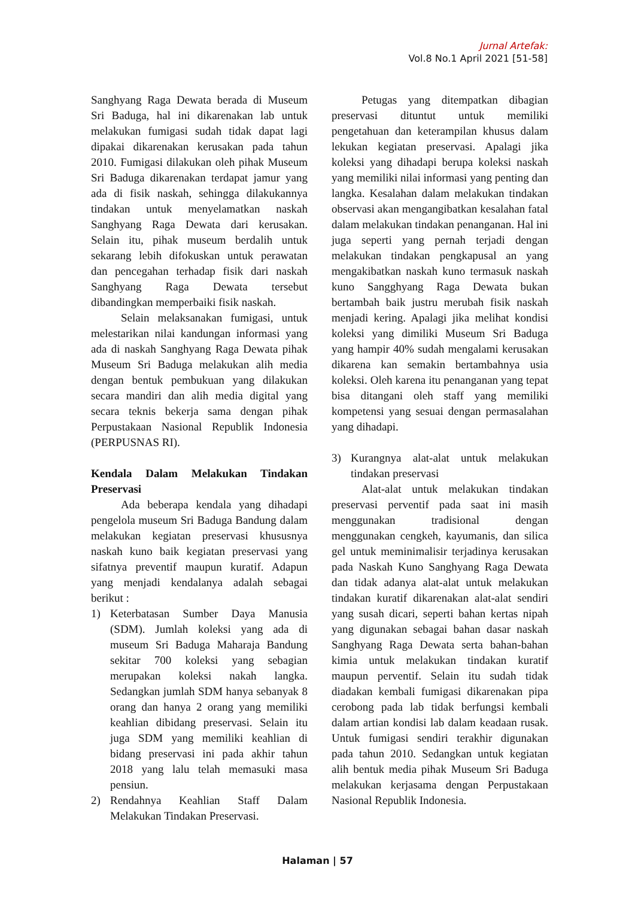Jurnal Artefak:
Vol.8 No.1 April 2021 [51-58]
Sanghyang Raga Dewata berada di Museum Sri Baduga, hal ini dikarenakan lab untuk melakukan fumigasi sudah tidak dapat lagi dipakai dikarenakan kerusakan pada tahun 2010. Fumigasi dilakukan oleh pihak Museum Sri Baduga dikarenakan terdapat jamur yang ada di fisik naskah, sehingga dilakukannya tindakan untuk menyelamatkan naskah Sanghyang Raga Dewata dari kerusakan. Selain itu, pihak museum berdalih untuk sekarang lebih difokuskan untuk perawatan dan pencegahan terhadap fisik dari naskah Sanghyang Raga Dewata tersebut dibandingkan memperbaiki fisik naskah.
Selain melaksanakan fumigasi, untuk melestarikan nilai kandungan informasi yang ada di naskah Sanghyang Raga Dewata pihak Museum Sri Baduga melakukan alih media dengan bentuk pembukuan yang dilakukan secara mandiri dan alih media digital yang secara teknis bekerja sama dengan pihak Perpustakaan Nasional Republik Indonesia (PERPUSNAS RI).
Kendala Dalam Melakukan Tindakan
Preservasi
Ada beberapa kendala yang dihadapi pengelola museum Sri Baduga Bandung dalam melakukan kegiatan preservasi khususnya naskah kuno baik kegiatan preservasi yang sifatnya preventif maupun kuratif. Adapun yang menjadi kendalanya adalah sebagai berikut :
1) Keterbatasan Sumber Daya Manusia (SDM). Jumlah koleksi yang ada di museum Sri Baduga Maharaja Bandung sekitar 700 koleksi yang sebagian merupakan koleksi nakah langka. Sedangkan jumlah SDM hanya sebanyak 8 orang dan hanya 2 orang yang memiliki keahlian dibidang preservasi. Selain itu juga SDM yang memiliki keahlian di bidang preservasi ini pada akhir tahun 2018 yang lalu telah memasuki masa pensiun.
2) Rendahnya Keahlian Staff Dalam Melakukan Tindakan Preservasi.
Petugas yang ditempatkan dibagian preservasi dituntut untuk memiliki pengetahuan dan keterampilan khusus dalam lekukan kegiatan preservasi. Apalagi jika koleksi yang dihadapi berupa koleksi naskah yang memiliki nilai informasi yang penting dan langka. Kesalahan dalam melakukan tindakan observasi akan mengangibatkan kesalahan fatal dalam melakukan tindakan penanganan. Hal ini juga seperti yang pernah terjadi dengan melakukan tindakan pengkapusal an yang mengakibatkan naskah kuno termasuk naskah kuno Sangghyang Raga Dewata bukan bertambah baik justru merubah fisik naskah menjadi kering. Apalagi jika melihat kondisi koleksi yang dimiliki Museum Sri Baduga yang hampir 40% sudah mengalami kerusakan dikarena kan semakin bertambahnya usia koleksi. Oleh karena itu penanganan yang tepat bisa ditangani oleh staff yang memiliki kompetensi yang sesuai dengan permasalahan yang dihadapi.
3) Kurangnya alat-alat untuk melakukan tindakan preservasi
Alat-alat untuk melakukan tindakan preservasi perventif pada saat ini masih menggunakan tradisional dengan menggunakan cengkeh, kayumanis, dan silica gel untuk meminimalisir terjadinya kerusakan pada Naskah Kuno Sanghyang Raga Dewata dan tidak adanya alat-alat untuk melakukan tindakan kuratif dikarenakan alat-alat sendiri yang susah dicari, seperti bahan kertas nipah yang digunakan sebagai bahan dasar naskah Sanghyang Raga Dewata serta bahan-bahan kimia untuk melakukan tindakan kuratif maupun perventif. Selain itu sudah tidak diadakan kembali fumigasi dikarenakan pipa cerobong pada lab tidak berfungsi kembali dalam artian kondisi lab dalam keadaan rusak. Untuk fumigasi sendiri terakhir digunakan pada tahun 2010. Sedangkan untuk kegiatan alih bentuk media pihak Museum Sri Baduga melakukan kerjasama dengan Perpustakaan Nasional Republik Indonesia.
Halaman | 57